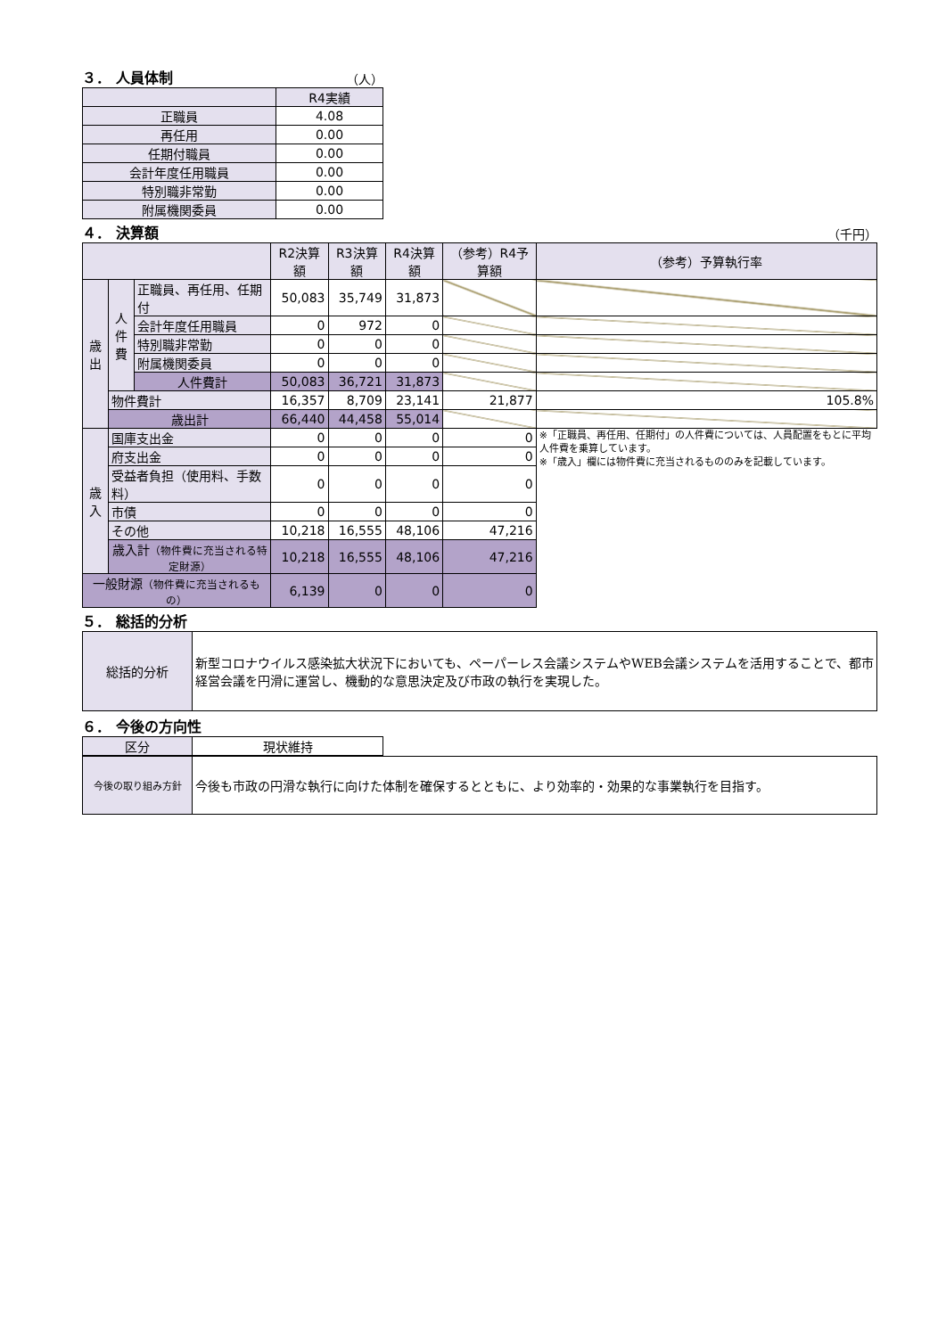３． 人員体制
（人）
| | R4実績 |
| --- | --- |
| 正職員 | 4.08 |
| 再任用 | 0.00 |
| 任期付職員 | 0.00 |
| 会計年度任用職員 | 0.00 |
| 特別職非常勤 | 0.00 |
| 附属機関委員 | 0.00 |
４． 決算額
（千円）
| | | | R2決算額 | R3決算額 | R4決算額 | （参考）R4予算額 | （参考）予算執行率 |
| --- | --- | --- | --- | --- | --- | --- | --- |
| 歳 出 | 人 件 費 | 正職員、再任用、任期付 | 50,083 | 35,749 | 31,873 | | |
| | | 会計年度任用職員 | 0 | 972 | 0 | | |
| | | 特別職非常勤 | 0 | 0 | 0 | | |
| | | 附属機関委員 | 0 | 0 | 0 | | |
| | | 人件費計 | 50,083 | 36,721 | 31,873 | | |
| | 物件費計 | | 16,357 | 8,709 | 23,141 | 21,877 | 105.8% |
| | 歳出計 | | 66,440 | 44,458 | 55,014 | | |
| 歳 入 | 国庫支出金 | | 0 | 0 | 0 | 0 | ※「正職員、再任用、任期付」の人件費については、人員配置をもとに平均人件費を乗算しています。 ※「歳入」欄には物件費に充当されるもののみを記載しています。 |
| | 府支出金 | | 0 | 0 | 0 | 0 | |
| | 受益者負担（使用料、手数料） | | 0 | 0 | 0 | 0 | |
| | 市債 | | 0 | 0 | 0 | 0 | |
| | その他 | | 10,218 | 16,555 | 48,106 | 47,216 | |
| | 歳入計 （物件費に充当される特定財源） | | 10,218 | 16,555 | 48,106 | 47,216 | |
| 一般財源 （物件費に充当されるもの） | | | 6,139 | 0 | 0 | 0 | |
５． 総括的分析
| 総括的分析 | 新型コロナウイルス感染拡大状況下においても、ペーパーレス会議システムやWEB会議システムを活用することで、都市経営会議を円滑に運営し、機動的な意思決定及び市政の執行を実現した。 |
６． 今後の方向性
| 区分 | 現状維持 |
| 今後の取り組み方針 | 今後も市政の円滑な執行に向けた体制を確保するとともに、より効率的・効果的な事業執行を目指す。 |